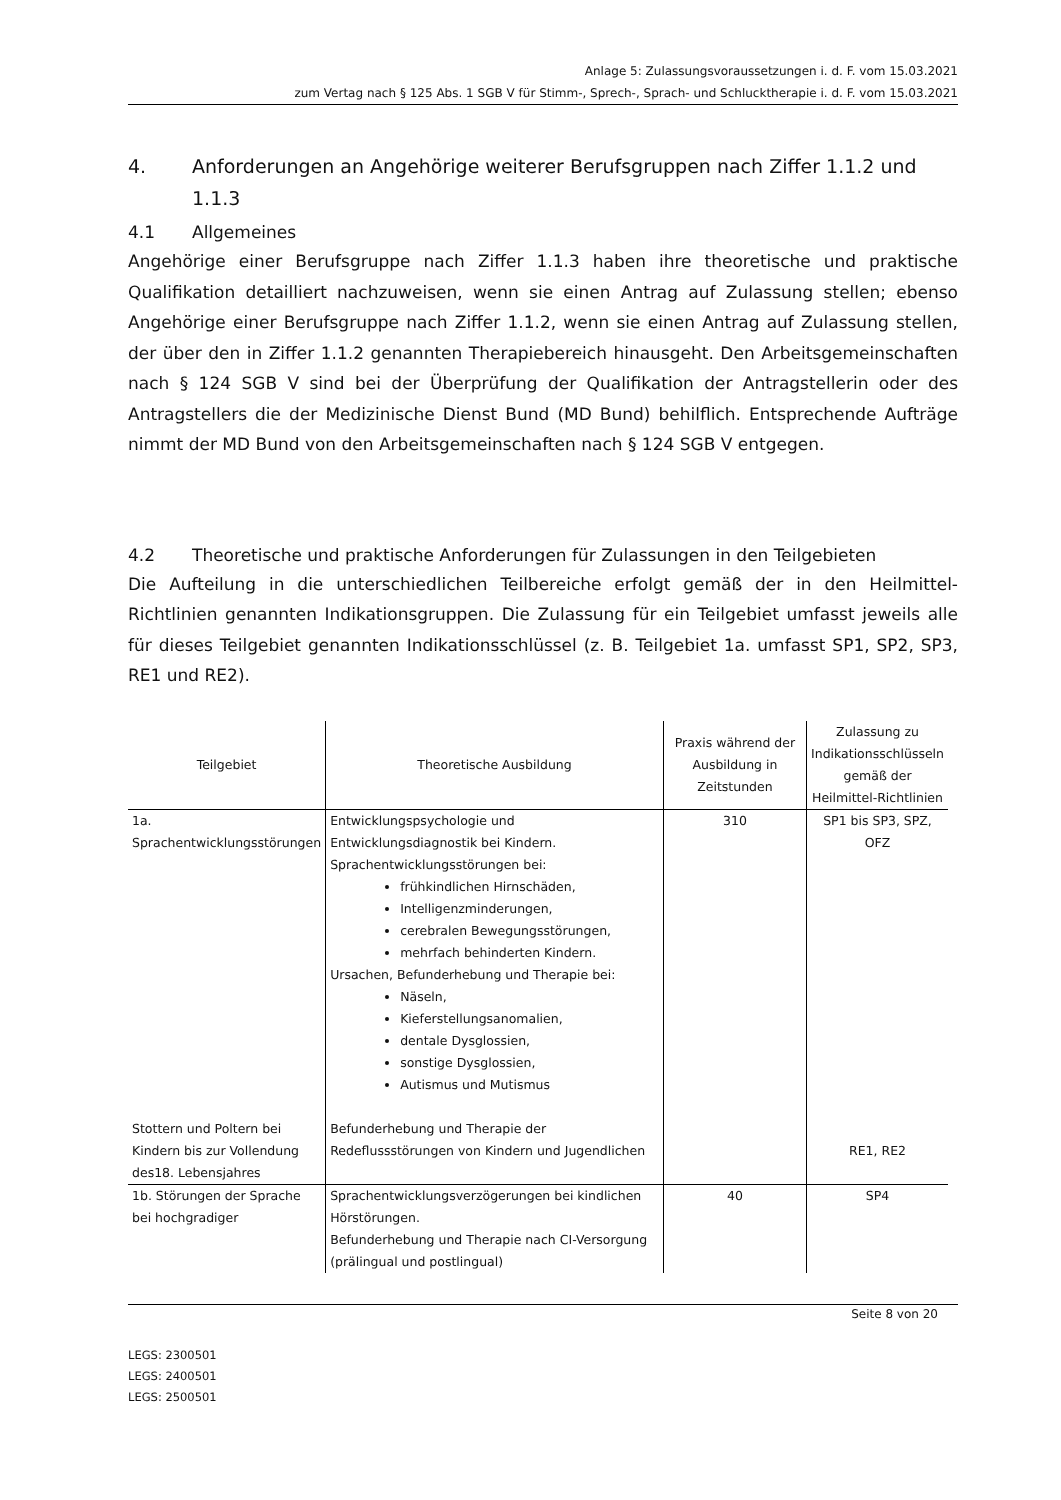Anlage 5: Zulassungsvoraussetzungen i. d. F. vom 15.03.2021
zum Vertag nach § 125 Abs. 1 SGB V für Stimm-, Sprech-, Sprach- und Schlucktherapie i. d. F. vom 15.03.2021
4. Anforderungen an Angehörige weiterer Berufsgruppen nach Ziffer 1.1.2 und 1.1.3
4.1 Allgemeines
Angehörige einer Berufsgruppe nach Ziffer 1.1.3 haben ihre theoretische und praktische Qualifikation detailliert nachzuweisen, wenn sie einen Antrag auf Zulassung stellen; ebenso Angehörige einer Berufsgruppe nach Ziffer 1.1.2, wenn sie einen Antrag auf Zulassung stellen, der über den in Ziffer 1.1.2 genannten Therapiebereich hinausgeht. Den Arbeitsgemeinschaften nach § 124 SGB V sind bei der Überprüfung der Qualifikation der Antragstellerin oder des Antragstellers die der Medizinische Dienst Bund (MD Bund) behilflich. Entsprechende Aufträge nimmt der MD Bund von den Arbeitsgemeinschaften nach § 124 SGB V entgegen.
4.2 Theoretische und praktische Anforderungen für Zulassungen in den Teilgebieten
Die Aufteilung in die unterschiedlichen Teilbereiche erfolgt gemäß der in den Heilmittel-Richtlinien genannten Indikationsgruppen. Die Zulassung für ein Teilgebiet umfasst jeweils alle für dieses Teilgebiet genannten Indikationsschlüssel (z. B. Teilgebiet 1a. umfasst SP1, SP2, SP3, RE1 und RE2).
| Teilgebiet | Theoretische Ausbildung | Praxis während der Ausbildung in Zeitstunden | Zulassung zu Indikationsschlüsseln gemäß der Heilmittel-Richtlinien |
| --- | --- | --- | --- |
| 1a. Sprachentwicklungsstörungen Stottern und Poltern bei Kindern bis zur Vollendung des18. Lebensjahres | Entwicklungspsychologie und Entwicklungsdiagnostik bei Kindern. Sprachentwicklungsstörungen bei: frühkindlichen Hirnschäden, Intelligenzminderungen, cerebralen Bewegungsstörungen, mehrfach behinderten Kindern. Ursachen, Befunderhebung und Therapie bei: Näseln, Kieferstellungsanomalien, dentale Dysglossien, sonstige Dysglossien, Autismus und Mutismus Befunderhebung und Therapie der Redeflussstörungen von Kindern und Jugendlichen | 310 | SP1 bis SP3, SPZ, OFZ RE1, RE2 |
| 1b. Störungen der Sprache bei hochgradiger | Sprachentwicklungsverzögerungen bei kindlichen Hörstörungen. Befunderhebung und Therapie nach CI-Versorgung (prälingual und postlingual) | 40 | SP4 |
Seite 8 von 20
LEGS: 2300501
LEGS: 2400501
LEGS: 2500501